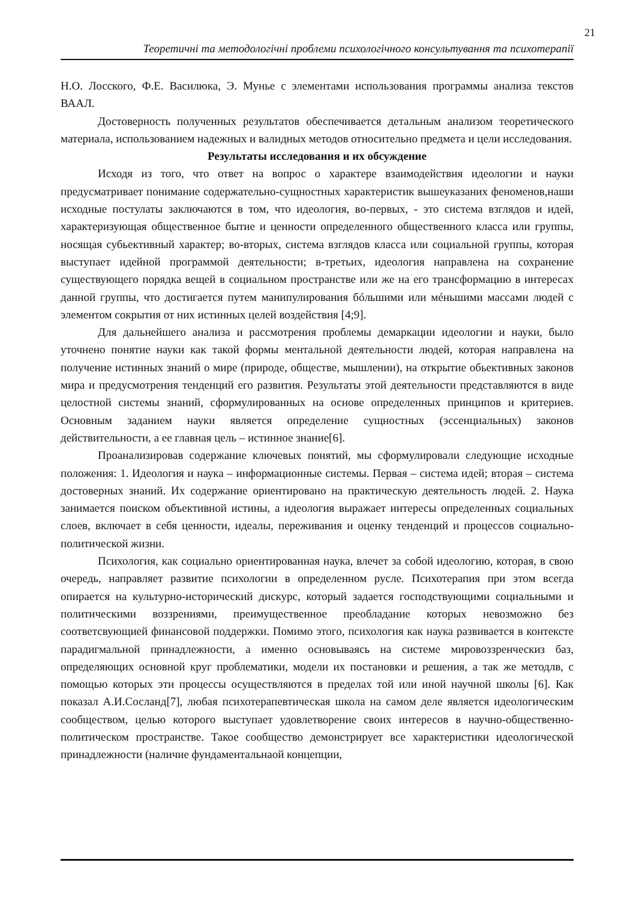21
Теоретичні та методологічні проблеми психологічного консультування та психотерапії
Н.О. Лосского, Ф.Е. Василюка, Э. Мунье с элементами использования программы анализа текстов ВААЛ.
Достоверность полученных результатов обеспечивается детальным анализом теоретического материала, использованием надежных и валидных методов относительно предмета и цели исследования.
Результаты исследования и их обсуждение
Исходя из того, что ответ на вопрос о характере взаимодействия идеологии и науки предусматривает понимание содержательно-сущностных характеристик вышеуказаних феноменов,наши исходные постулаты заключаются в том, что идеология, во-первых, - это система взглядов и идей, характеризующая общественное бытие и ценности определенного общественного класса или группы, носящая субьективный характер; во-вторых, система взглядов класса или социальной группы, которая выступает идейной программой деятельности; в-третьих, идеология направлена на сохранение существующего порядка вещей в социальном пространстве или же на его трансформацию в интересах данной группы, что достигается путем манипулирования бóльшими или мéньшими массами людей с элементом сокрытия от них истинных целей воздействия [4;9].
Для дальнейшего анализа и рассмотрения проблемы демаркации идеологии и науки, было уточнено понятие науки как такой формы ментальной деятельности людей, которая направлена на получение истинных знаний о мире (природе, обществе, мышлении), на открытие обьективных законов мира и предусмотрения тенденций его развития. Результаты этой деятельности представляются в виде целостной системы знаний, сформулированных на основе определенных принципов и критериев. Основным заданием науки является определение сущностных (эссенциальных) законов действительности, а ее главная цель – истинное знание[6].
Проанализировав содержание ключевых понятий, мы сформулировали следующие исходные положения: 1. Идеология и наука – информационные системы. Первая – система идей; вторая – система достоверных знаний. Их содержание ориентировано на практическую деятельность людей. 2. Наука занимается поиском объективной истины, а идеология выражает интересы определенных социальных слоев, включает в себя ценности, идеалы, переживания и оценку тенденций и процессов социально-политической жизни.
Психология, как социально ориентированная наука, влечет за собой идеологию, которая, в свою очередь, направляет развитие психологии в определенном русле. Психотерапия при этом всегда опирается на культурно-исторический дискурс, который задается господствующими социальными и политическими воззрениями, преимущественное преобладание которых невозможно без соответсвующией финансовой поддержки. Помимо этого, психология как наука развивается в контексте парадигмальной принадлежности, а именно основываясь на системе мировоззренческиз баз, определяющих основной круг проблематики, модели их постановки и решения, а так же методлв, с помощью которых эти процессы осуществляются в пределах той или иной научной школы [6]. Как показал А.И.Сосланд[7], любая психотерапевтическая школа на самом деле является идеологическим сообществом, целью которого выступает удовлетворение своих интересов в научно-общественно-политическом пространстве. Такое сообщество демонстрирует все характеристики идеологической принадлежности (наличие фундаментальнаой концепции,